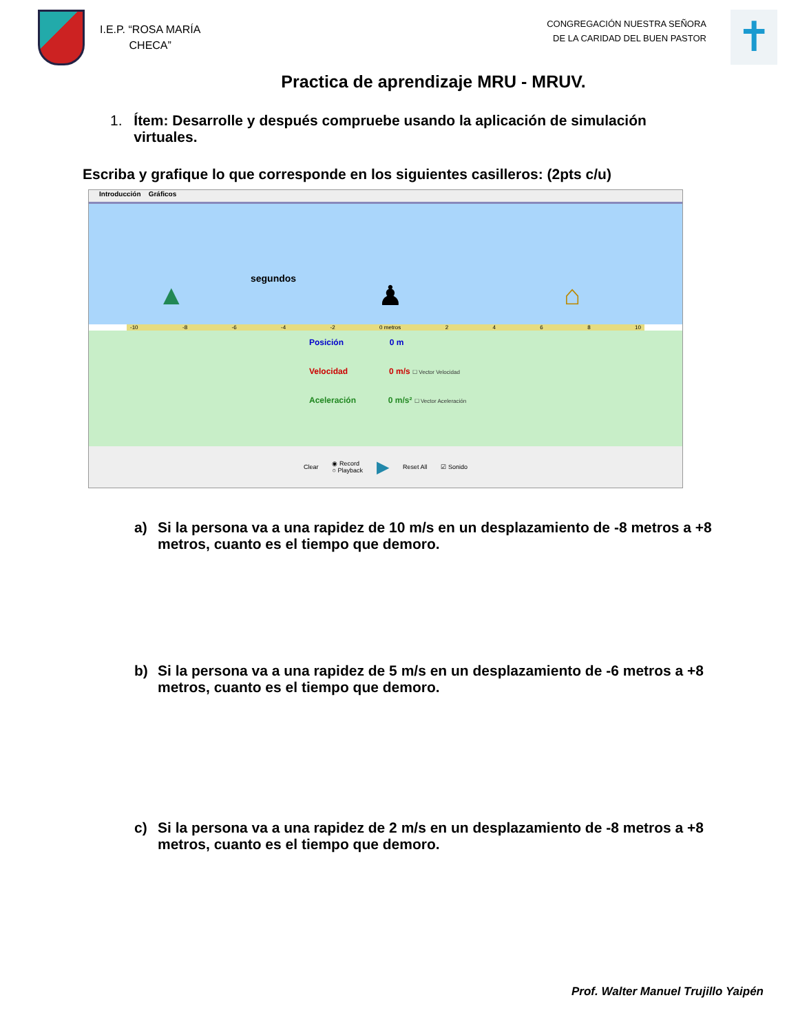I.E.P. “ROSA MARÍA
CHECA”
CONGREGACIÓN NUESTRA SEÑORA
DE LA CARIDAD DEL BUEN PASTOR
✝
Practica de aprendizaje MRU - MRUV.
1. Ítem: Desarrolle y después compruebe usando la aplicación de simulación virtuales.
Escriba y grafique lo que corresponde en los siguientes casilleros: (2pts c/u)
Introducción Gráficos
segundos
▲ ♟ ⌂
-10 -8 -6 -4 -2 0 metros 2468 10
Posición 0 m
Velocidad 0 m/s ☐ Vector Velocidad
Aceleración 0 m/s² ☐ Vector Aceleración
Clear ◉ Record
○ Playback ▶ Reset All ☑ Sonido
a) Si la persona va a una rapidez de 10 m/s en un desplazamiento de -8 metros a +8 metros, cuanto es el tiempo que demoro.
b) Si la persona va a una rapidez de 5 m/s en un desplazamiento de -6 metros a +8 metros, cuanto es el tiempo que demoro.
c) Si la persona va a una rapidez de 2 m/s en un desplazamiento de -8 metros a +8 metros, cuanto es el tiempo que demoro.
Prof. Walter Manuel Trujillo Yaipén